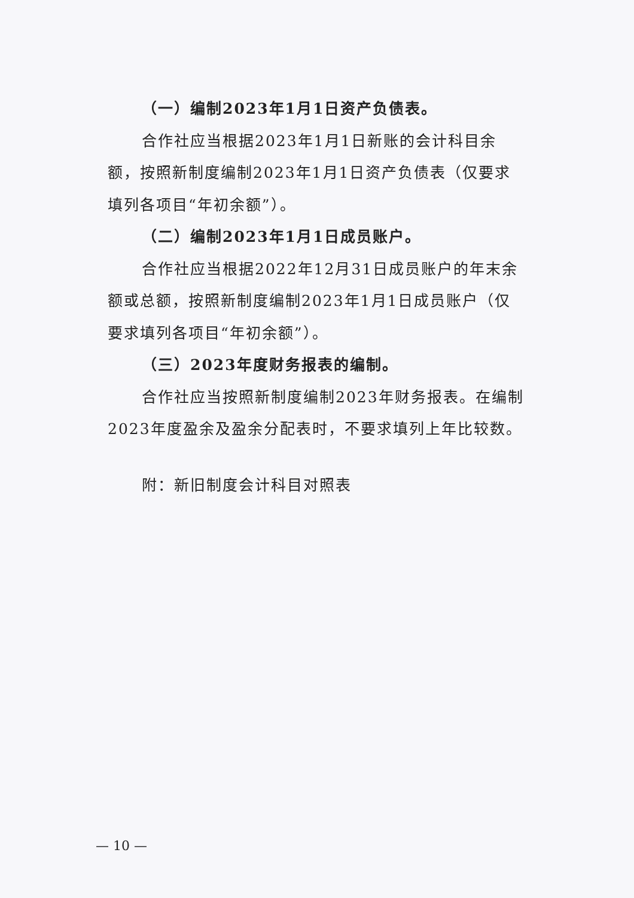（一）编制2023年1月1日资产负债表。
合作社应当根据2023年1月1日新账的会计科目余额，按照新制度编制2023年1月1日资产负债表（仅要求填列各项目“年初余额”）。
（二）编制2023年1月1日成员账户。
合作社应当根据2022年12月31日成员账户的年末余额或总额，按照新制度编制2023年1月1日成员账户（仅要求填列各项目“年初余额”）。
（三）2023年度财务报表的编制。
合作社应当按照新制度编制2023年财务报表。在编制2023年度盈余及盈余分配表时，不要求填列上年比较数。
附：新旧制度会计科目对照表
— 10 —